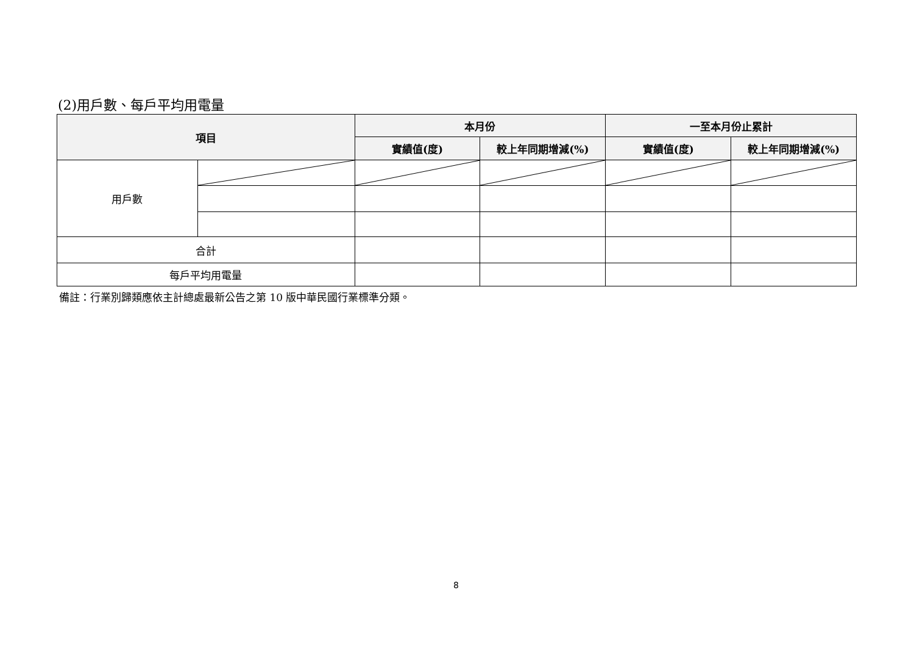(2)用戶數、每戶平均用電量
| 項目 | | 本月份 | | 一至本月份止累計 | |
| --- | --- | --- | --- | --- | --- |
| | | 實績值(度) | 較上年同期增減(%) | 實績值(度) | 較上年同期增減(%) |
| 用戶數 | | | | | |
| 合計 | | | | | |
| 每戶平均用電量 | | | | | |
備註：行業別歸類應依主計總處最新公告之第 10 版中華民國行業標準分類。
8